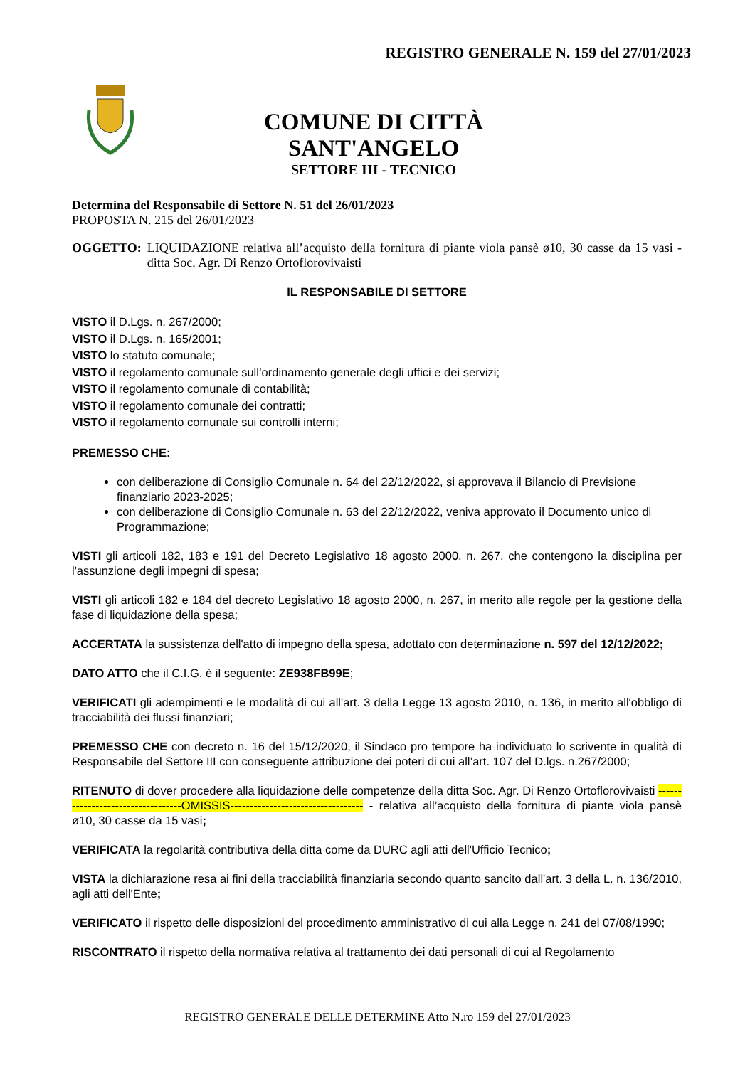REGISTRO GENERALE N. 159 del 27/01/2023
COMUNE DI CITTÀ SANT'ANGELO
SETTORE III - TECNICO
Determina del Responsabile di Settore N. 51 del 26/01/2023
PROPOSTA N. 215 del 26/01/2023
OGGETTO: LIQUIDAZIONE relativa all’acquisto della fornitura di piante viola pansè ø10, 30 casse da 15 vasi - ditta Soc. Agr. Di Renzo Ortoflorovivaisti
IL RESPONSABILE DI SETTORE
VISTO il D.Lgs. n. 267/2000;
VISTO il D.Lgs. n. 165/2001;
VISTO lo statuto comunale;
VISTO il regolamento comunale sull’ordinamento generale degli uffici e dei servizi;
VISTO il regolamento comunale di contabilità;
VISTO il regolamento comunale dei contratti;
VISTO il regolamento comunale sui controlli interni;
PREMESSO CHE:
con deliberazione di Consiglio Comunale n. 64 del 22/12/2022, si approvava il Bilancio di Previsione finanziario 2023-2025;
con deliberazione di Consiglio Comunale n. 63 del 22/12/2022, veniva approvato il Documento unico di Programmazione;
VISTI gli articoli 182, 183 e 191 del Decreto Legislativo 18 agosto 2000, n. 267, che contengono la disciplina per l'assunzione degli impegni di spesa;
VISTI gli articoli 182 e 184 del decreto Legislativo 18 agosto 2000, n. 267, in merito alle regole per la gestione della fase di liquidazione della spesa;
ACCERTATA la sussistenza dell'atto di impegno della spesa, adottato con determinazione n. 597 del 12/12/2022;
DATO ATTO che il C.I.G. è il seguente: ZE938FB99E;
VERIFICATI gli adempimenti e le modalità di cui all'art. 3 della Legge 13 agosto 2010, n. 136, in merito all'obbligo di tracciabilità dei flussi finanziari;
PREMESSO CHE con decreto n. 16 del 15/12/2020, il Sindaco pro tempore ha individuato lo scrivente in qualità di Responsabile del Settore III con conseguente attribuzione dei poteri di cui all’art. 107 del D.lgs. n.267/2000;
RITENUTO di dover procedere alla liquidazione delle competenze della ditta Soc. Agr. Di Renzo Ortoflorovivaisti ----------------------------------OMISSIS---------------------------------- - relativa all’acquisto della fornitura di piante viola pansè ø10, 30 casse da 15 vasi;
VERIFICATA la regolarità contributiva della ditta come da DURC agli atti dell'Ufficio Tecnico;
VISTA la dichiarazione resa ai fini della tracciabilità finanziaria secondo quanto sancito dall'art. 3 della L. n. 136/2010, agli atti dell'Ente;
VERIFICATO il rispetto delle disposizioni del procedimento amministrativo di cui alla Legge n. 241 del 07/08/1990;
RISCONTRATO il rispetto della normativa relativa al trattamento dei dati personali di cui al Regolamento
REGISTRO GENERALE DELLE DETERMINE Atto N.ro 159 del 27/01/2023